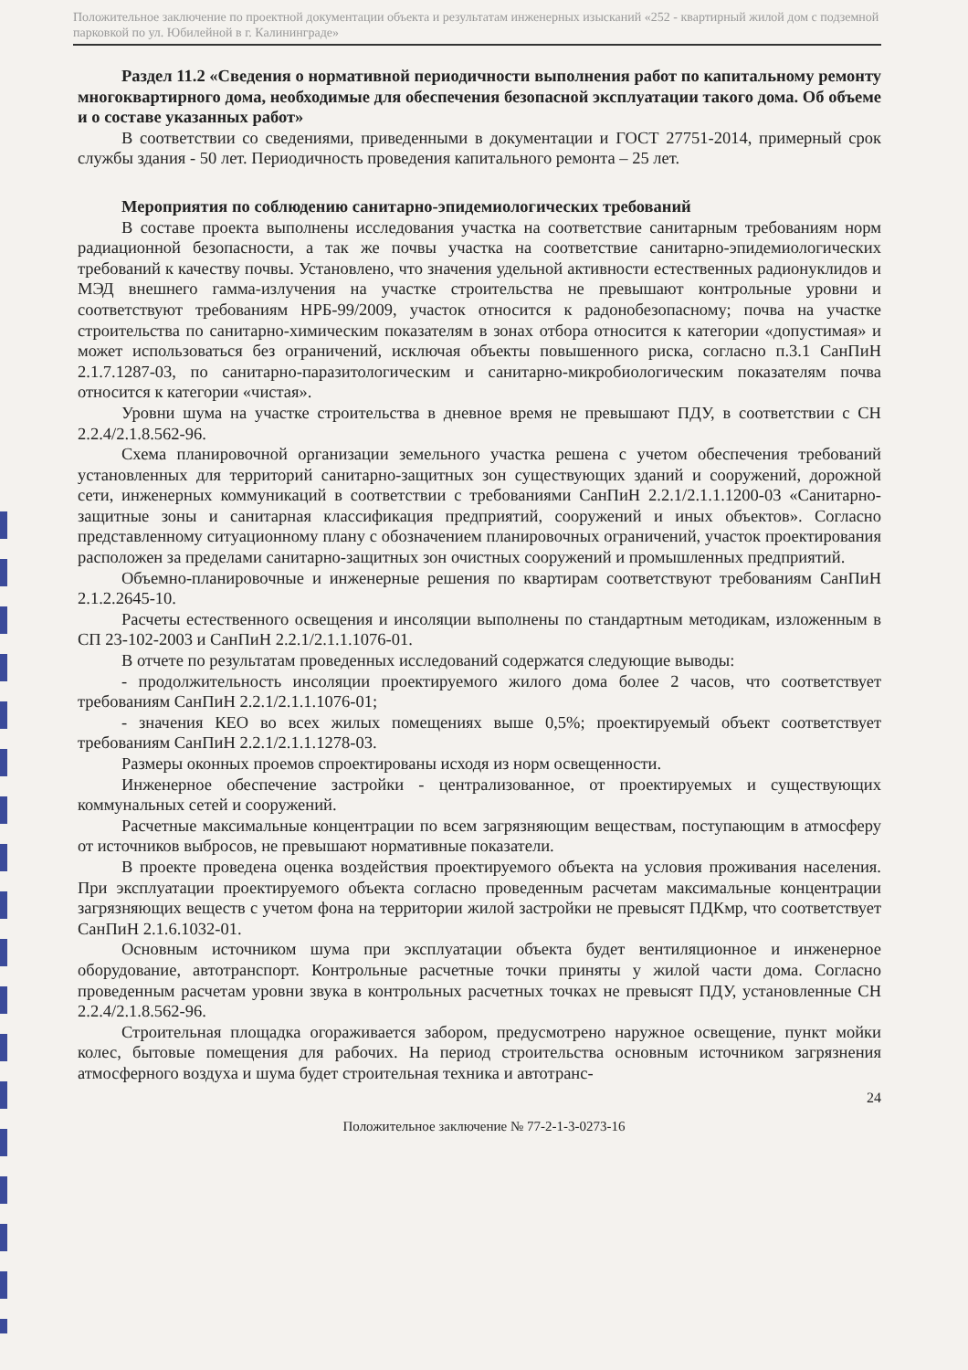Положительное заключение по проектной документации объекта и результатам инженерных изысканий «252 - квартирный жилой дом с подземной парковкой по ул. Юбилейной в г. Калининграде»
Раздел 11.2 «Сведения о нормативной периодичности выполнения работ по капитальному ремонту многоквартирного дома, необходимые для обеспечения безопасной эксплуатации такого дома. Об объеме и о составе указанных работ»
В соответствии со сведениями, приведенными в документации и ГОСТ 27751-2014, примерный срок службы здания - 50 лет. Периодичность проведения капитального ремонта – 25 лет.
Мероприятия по соблюдению санитарно-эпидемиологических требований
В составе проекта выполнены исследования участка на соответствие санитарным требованиям норм радиационной безопасности, а так же почвы участка на соответствие санитарно-эпидемиологических требований к качеству почвы. Установлено, что значения удельной активности естественных радионуклидов и МЭД внешнего гамма-излучения на участке строительства не превышают контрольные уровни и соответствуют требованиям НРБ-99/2009, участок относится к радонобезопасному; почва на участке строительства по санитарно-химическим показателям в зонах отбора относится к категории «допустимая» и может использоваться без ограничений, исключая объекты повышенного риска, согласно п.3.1 СанПиН 2.1.7.1287-03, по санитарно-паразитологическим и санитарно-микробиологическим показателям почва относится к категории «чистая».
Уровни шума на участке строительства в дневное время не превышают ПДУ, в соответствии с СН 2.2.4/2.1.8.562-96.
Схема планировочной организации земельного участка решена с учетом обеспечения требований установленных для территорий санитарно-защитных зон существующих зданий и сооружений, дорожной сети, инженерных коммуникаций в соответствии с требованиями СанПиН 2.2.1/2.1.1.1200-03 «Санитарно-защитные зоны и санитарная классификация предприятий, сооружений и иных объектов». Согласно представленному ситуационному плану с обозначением планировочных ограничений, участок проектирования расположен за пределами санитарно-защитных зон очистных сооружений и промышленных предприятий.
Объемно-планировочные и инженерные решения по квартирам соответствуют требованиям СанПиН 2.1.2.2645-10.
Расчеты естественного освещения и инсоляции выполнены по стандартным методикам, изложенным в СП 23-102-2003 и СанПиН 2.2.1/2.1.1.1076-01.
В отчете по результатам проведенных исследований содержатся следующие выводы:
- продолжительность инсоляции проектируемого жилого дома более 2 часов, что соответствует требованиям СанПиН 2.2.1/2.1.1.1076-01;
- значения КЕО во всех жилых помещениях выше 0,5%; проектируемый объект соответствует требованиям СанПиН 2.2.1/2.1.1.1278-03.
Размеры оконных проемов спроектированы исходя из норм освещенности.
Инженерное обеспечение застройки - централизованное, от проектируемых и существующих коммунальных сетей и сооружений.
Расчетные максимальные концентрации по всем загрязняющим веществам, поступающим в атмосферу от источников выбросов, не превышают нормативные показатели.
В проекте проведена оценка воздействия проектируемого объекта на условия проживания населения. При эксплуатации проектируемого объекта согласно проведенным расчетам максимальные концентрации загрязняющих веществ с учетом фона на территории жилой застройки не превысят ПДКмр, что соответствует СанПиН 2.1.6.1032-01.
Основным источником шума при эксплуатации объекта будет вентиляционное и инженерное оборудование, автотранспорт. Контрольные расчетные точки приняты у жилой части дома. Согласно проведенным расчетам уровни звука в контрольных расчетных точках не превысят ПДУ, установленные СН 2.2.4/2.1.8.562-96.
Строительная площадка огораживается забором, предусмотрено наружное освещение, пункт мойки колес, бытовые помещения для рабочих. На период строительства основным источником загрязнения атмосферного воздуха и шума будет строительная техника и автотранс-
24
Положительное заключение № 77-2-1-3-0273-16